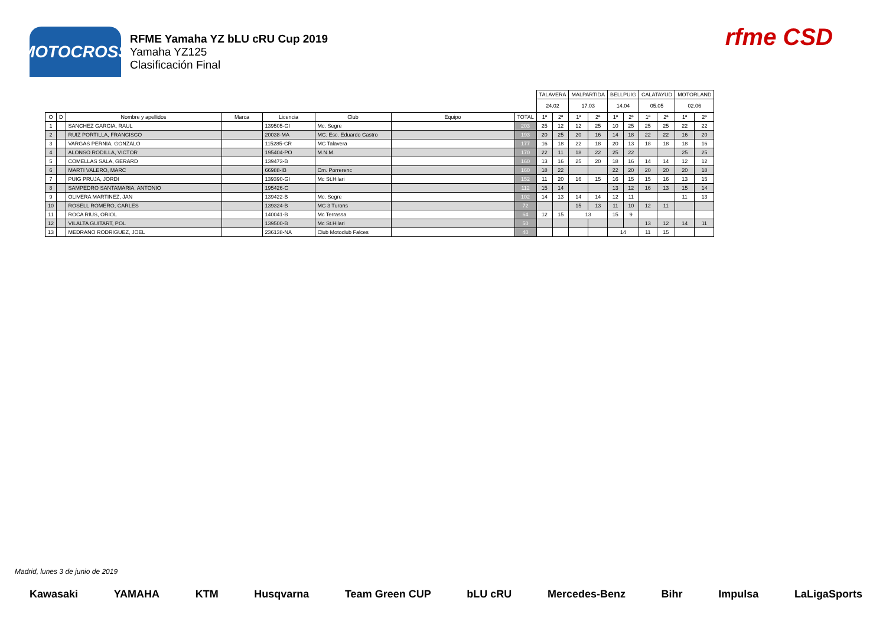MOTOCROSS
RFME Yamaha YZ bLU cRU Cup 2019
Yamaha YZ125
Clasificación Final
rfme CSD
| | | | | | | | | TALAVERA | | MALPARTIDA | | BELLPUIG | | CALATAYUD | | MOTORLAND | |
| --- | --- | --- | --- | --- | --- | --- | --- | --- | --- | --- | --- | --- | --- | --- | --- | --- | --- |
| | | | | | | | | 24.02 | | 17.03 | | 14.04 | | 05.05 | | 02.06 | |
| O | D | Nombre y apellidos | Marca | Licencia | Club | Equipo | TOTAL | 1ª | 2ª | 1ª | 2ª | 1ª | 2ª | 1ª | 2ª | 1ª | 2ª |
| 1 | | SANCHEZ GARCIA, RAUL | | 139505-GI | Mc. Segre | | 203 | 25 | 12 | 12 | 25 | 10 | 25 | 25 | 25 | 22 | 22 |
| 2 | | RUIZ PORTILLA, FRANCISCO | | 20038-MA | MC. Esc. Eduardo Castro | | 193 | 20 | 25 | 20 | 16 | 14 | 18 | 22 | 22 | 16 | 20 |
| 3 | | VARGAS PERNIA, GONZALO | | 115285-CR | MC Talavera | | 177 | 16 | 18 | 22 | 18 | 20 | 13 | 18 | 18 | 18 | 16 |
| 4 | | ALONSO RODILLA, VICTOR | | 195404-PO | M.N.M. | | 170 | 22 | 11 | 18 | 22 | 25 | 22 | | | 25 | 25 |
| 5 | | COMELLAS SALA, GERARD | | 139473-B | | | 160 | 13 | 16 | 25 | 20 | 18 | 16 | 14 | 14 | 12 | 12 |
| 6 | | MARTI VALERO, MARC | | 66988-IB | Cm. Porrerenc | | 160 | 18 | 22 | | | 22 | 20 | 20 | 20 | 20 | 18 |
| 7 | | PUIG PRUJA, JORDI | | 139390-GI | Mc St.Hilari | | 152 | 11 | 20 | 16 | 15 | 16 | 15 | 15 | 16 | 13 | 15 |
| 8 | | SAMPEDRO SANTAMARIA, ANTONIO | | 195426-C | | | 112 | 15 | 14 | | | 13 | 12 | 16 | 13 | 15 | 14 |
| 9 | | OLIVERA MARTINEZ, JAN | | 139422-B | Mc. Segre | | 102 | 14 | 13 | 14 | 14 | 12 | 11 | | | 11 | 13 |
| 10 | | ROSELL ROMERO, CARLES | | 139324-B | MC 3 Turons | | 72 | | | 15 | 13 | 11 | 10 | 12 | 11 | | |
| 11 | | ROCA RIUS, ORIOL | | 140041-B | Mc Terrassa | | 64 | 12 | 15 | 13 | | 15 | 9 | | | | |
| 12 | | VILALTA GUITART, POL | | 139500-B | Mc St.Hilari | | 50 | | | | | | | 13 | 12 | 14 | 11 |
| 13 | | MEDRANO RODRIGUEZ, JOEL | | 236138-NA | Club Motoclub Falces | | 40 | | | | | 14 | | 11 | 15 | | |
Madrid, lunes 3 de junio de 2019
Kawasaki YAMAHA KTM Husqvarna Team Green CUP bLU cRU Mercedes-Benz Bihr Impulsa LaLigaSports